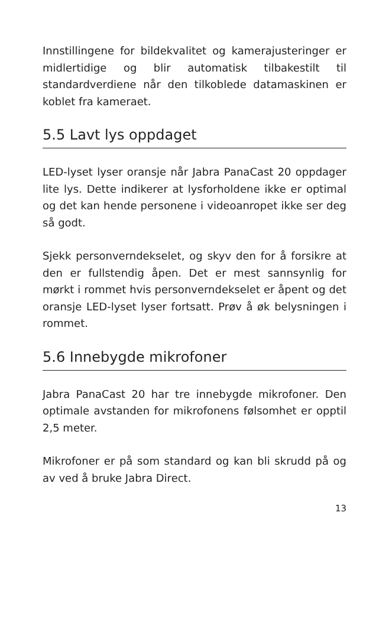Innstillingene for bildekvalitet og kamerajusteringer er midlertidige og blir automatisk tilbakestilt til standardverdiene når den tilkoblede datamaskinen er koblet fra kameraet.
5.5 Lavt lys oppdaget
LED-lyset lyser oransje når Jabra PanaCast 20 oppdager lite lys. Dette indikerer at lysforholdene ikke er optimal og det kan hende personene i videoanropet ikke ser deg så godt.
Sjekk personverndekselet, og skyv den for å forsikre at den er fullstendig åpen. Det er mest sannsynlig for mørkt i rommet hvis personverndekselet er åpent og det oransje LED-lyset lyser fortsatt. Prøv å øk belysningen i rommet.
5.6 Innebygde mikrofoner
Jabra PanaCast 20 har tre innebygde mikrofoner. Den optimale avstanden for mikrofonens følsomhet er opptil 2,5 meter.
Mikrofoner er på som standard og kan bli skrudd på og av ved å bruke Jabra Direct.
13